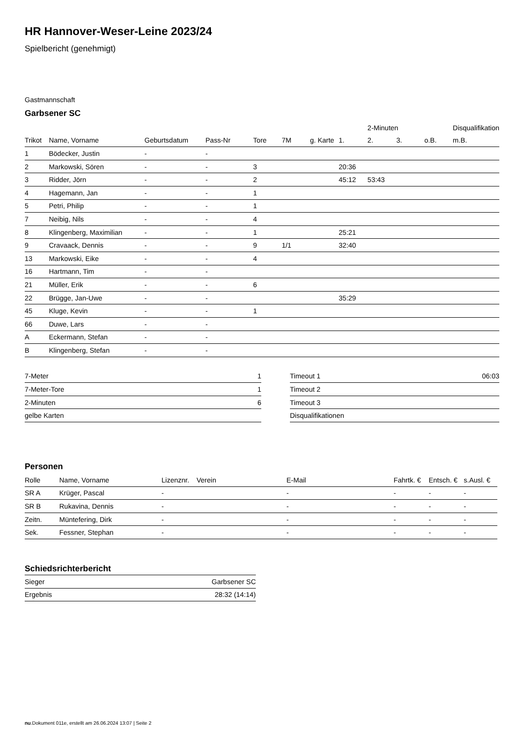HR Hannover-Weser-Leine 2023/24
Spielbericht (genehmigt)
Gastmannschaft
Garbsener SC
| | | | | | | | | 2-Minuten | | | Disqualifikation |
| --- | --- | --- | --- | --- | --- | --- | --- | --- | --- | --- | --- |
| Trikot | Name, Vorname | Geburtsdatum | Pass-Nr | Tore | 7M | g. Karte | 1. | 2. | 3. | o.B. | m.B. |
| 1 | Bödecker, Justin | - | - | | | | | | | | |
| 2 | Markowski, Sören | - | - | 3 | | | 20:36 | | | | |
| 3 | Ridder, Jörn | - | - | 2 | | | 45:12 | 53:43 | | | |
| 4 | Hagemann, Jan | - | - | 1 | | | | | | | |
| 5 | Petri, Philip | - | - | 1 | | | | | | | |
| 7 | Neibig, Nils | - | - | 4 | | | | | | | |
| 8 | Klingenberg, Maximilian | - | - | 1 | | | 25:21 | | | | |
| 9 | Cravaack, Dennis | - | - | 9 | 1/1 | | 32:40 | | | | |
| 13 | Markowski, Eike | - | - | 4 | | | | | | | |
| 16 | Hartmann, Tim | - | - | | | | | | | | |
| 21 | Müller, Erik | - | - | 6 | | | | | | | |
| 22 | Brügge, Jan-Uwe | - | - | | | | 35:29 | | | | |
| 45 | Kluge, Kevin | - | - | 1 | | | | | | | |
| 66 | Duwe, Lars | - | - | | | | | | | | |
| A | Eckermann, Stefan | - | - | | | | | | | | |
| B | Klingenberg, Stefan | - | - | | | | | | | | |
| 7-Meter | 1 |
| 7-Meter-Tore | 1 |
| 2-Minuten | 6 |
| gelbe Karten | |
| Timeout 1 | 06:03 |
| Timeout 2 | |
| Timeout 3 | |
| Disqualifikationen | |
Personen
| Rolle | Name, Vorname | Lizenznr. | Verein | E-Mail | Fahrtk. € | Entsch. € | s.Ausl. € |
| --- | --- | --- | --- | --- | --- | --- | --- |
| SR A | Krüger, Pascal | - | | - | - | - | - |
| SR B | Rukavina, Dennis | - | | - | - | - | - |
| Zeitn. | Müntefering, Dirk | - | | - | - | - | - |
| Sek. | Fessner, Stephan | - | | - | - | - | - |
Schiedsrichterbericht
| Sieger | Garbsener SC |
| Ergebnis | 28:32 (14:14) |
nu.Dokument 011e, erstellt am 26.06.2024 13:07 | Seite 2